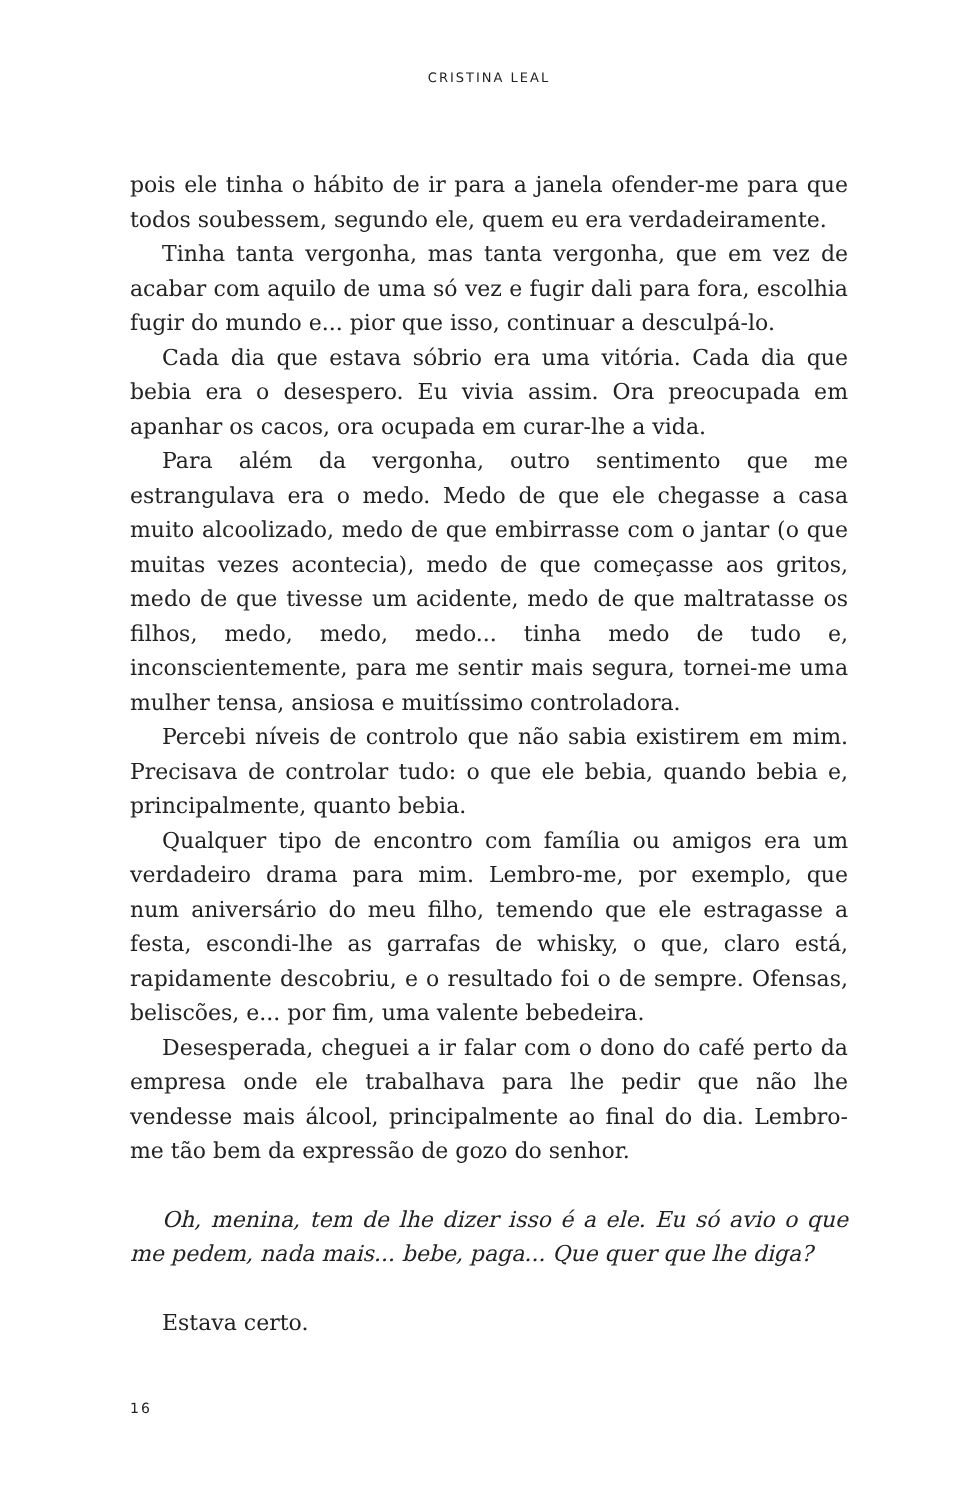CRISTINA LEAL
pois ele tinha o hábito de ir para a janela ofender-me para que todos soubessem, segundo ele, quem eu era verdadeiramente.
Tinha tanta vergonha, mas tanta vergonha, que em vez de acabar com aquilo de uma só vez e fugir dali para fora, escolhia fugir do mundo e... pior que isso, continuar a desculpá-lo.
Cada dia que estava sóbrio era uma vitória. Cada dia que bebia era o desespero. Eu vivia assim. Ora preocupada em apanhar os cacos, ora ocupada em curar-lhe a vida.
Para além da vergonha, outro sentimento que me estrangulava era o medo. Medo de que ele chegasse a casa muito alcoolizado, medo de que embirrasse com o jantar (o que muitas vezes acontecia), medo de que começasse aos gritos, medo de que tivesse um acidente, medo de que maltratasse os filhos, medo, medo, medo... tinha medo de tudo e, inconscientemente, para me sentir mais segura, tornei-me uma mulher tensa, ansiosa e muitíssimo controladora.
Percebi níveis de controlo que não sabia existirem em mim. Precisava de controlar tudo: o que ele bebia, quando bebia e, principalmente, quanto bebia.
Qualquer tipo de encontro com família ou amigos era um verdadeiro drama para mim. Lembro-me, por exemplo, que num aniversário do meu filho, temendo que ele estragasse a festa, escondi-lhe as garrafas de whisky, o que, claro está, rapidamente descobriu, e o resultado foi o de sempre. Ofensas, beliscões, e... por fim, uma valente bebedeira.
Desesperada, cheguei a ir falar com o dono do café perto da empresa onde ele trabalhava para lhe pedir que não lhe vendesse mais álcool, principalmente ao final do dia. Lembro-me tão bem da expressão de gozo do senhor.
Oh, menina, tem de lhe dizer isso é a ele. Eu só avio o que me pedem, nada mais... bebe, paga... Que quer que lhe diga?
Estava certo.
16